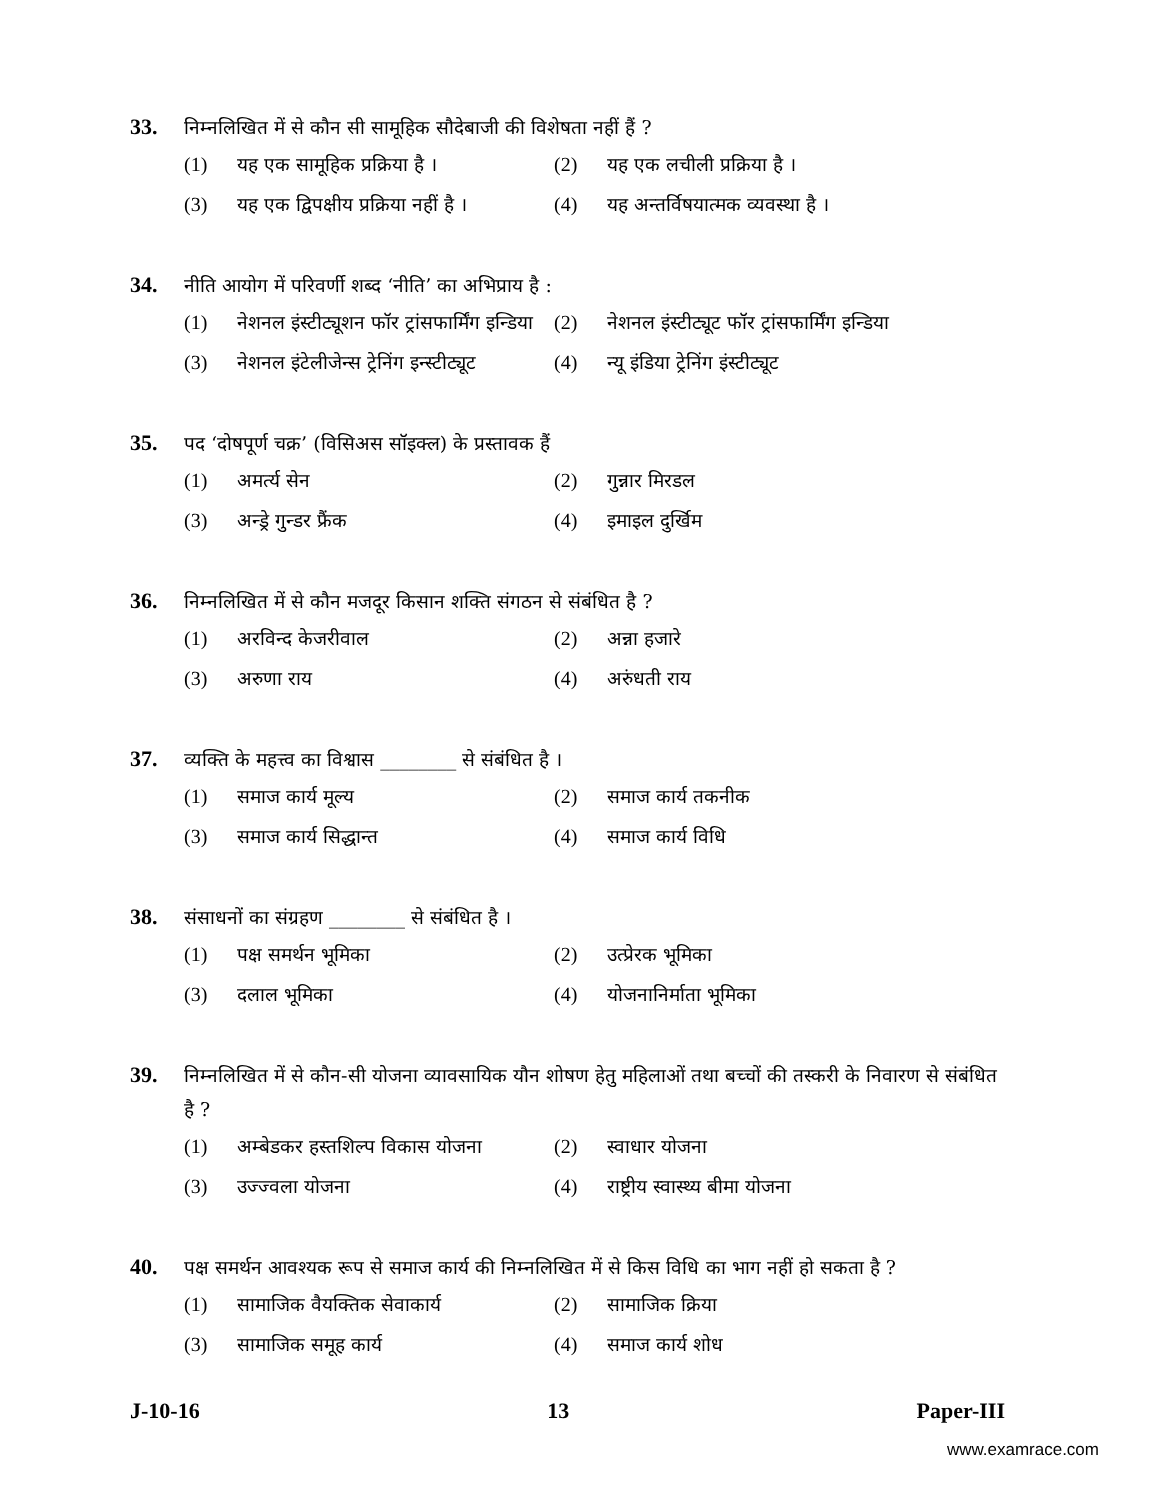33.
निम्नलिखित में से कौन सी सामूहिक सौदेबाजी की विशेषता नहीं हैं ?
(1) यह एक सामूहिक प्रक्रिया है ।
(2) यह एक लचीली प्रक्रिया है ।
(3) यह एक द्विपक्षीय प्रक्रिया नहीं है ।
(4) यह अन्तर्विषयात्मक व्यवस्था है ।
34.
नीति आयोग में परिवर्णी शब्द ‘नीति’ का अभिप्राय है :
(1) नेशनल इंस्टीट्यूशन फॉर ट्रांसफार्मिंग इन्डिया
(2) नेशनल इंस्टीट्यूट फॉर ट्रांसफार्मिंग इन्डिया
(3) नेशनल इंटेलीजेन्स ट्रेनिंग इन्स्टीट्यूट
(4) न्यू इंडिया ट्रेनिंग इंस्टीट्यूट
35.
पद ‘दोषपूर्ण चक्र’ (विसिअस सॉइक्ल) के प्रस्तावक हैं
(1) अमर्त्य सेन
(2) गुन्नार मिरडल
(3) अन्ड्रे गुन्डर फ्रैंक
(4) इमाइल दुर्खिम
36.
निम्नलिखित में से कौन मजदूर किसान शक्ति संगठन से संबंधित है ?
(1) अरविन्द केजरीवाल
(2) अन्ना हजारे
(3) अरुणा राय
(4) अरुंधती राय
37.
व्यक्ति के महत्त्व का विश्वास ________ से संबंधित है ।
(1) समाज कार्य मूल्य
(2) समाज कार्य तकनीक
(3) समाज कार्य सिद्धान्त
(4) समाज कार्य विधि
38.
संसाधनों का संग्रहण ________ से संबंधित है ।
(1) पक्ष समर्थन भूमिका
(2) उत्प्रेरक भूमिका
(3) दलाल भूमिका
(4) योजनानिर्माता भूमिका
39.
निम्नलिखित में से कौन-सी योजना व्यावसायिक यौन शोषण हेतु महिलाओं तथा बच्चों की तस्करी के निवारण से संबंधित है ?
(1) अम्बेडकर हस्तशिल्प विकास योजना
(2) स्वाधार योजना
(3) उज्ज्वला योजना
(4) राष्ट्रीय स्वास्थ्य बीमा योजना
40.
पक्ष समर्थन आवश्यक रूप से समाज कार्य की निम्नलिखित में से किस विधि का भाग नहीं हो सकता है ?
(1) सामाजिक वैयक्तिक सेवाकार्य
(2) सामाजिक क्रिया
(3) सामाजिक समूह कार्य
(4) समाज कार्य शोध
J-10-16 13 Paper-III
www.examrace.com